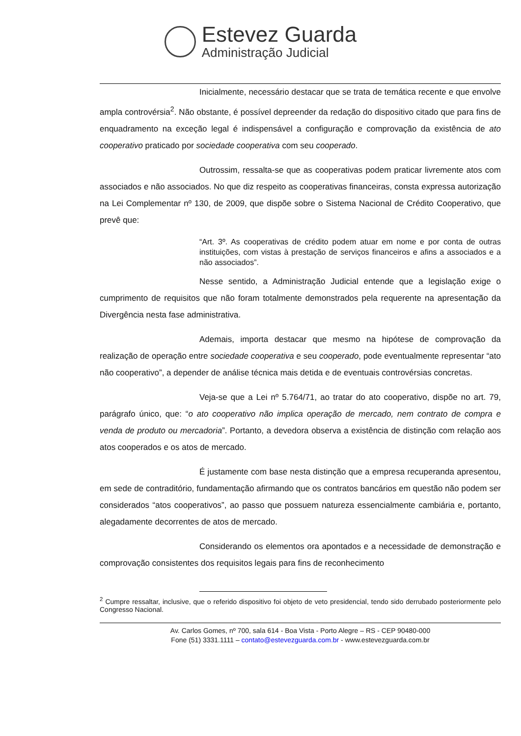Estevez Guarda
Administração Judicial
Inicialmente, necessário destacar que se trata de temática recente e que envolve ampla controvérsia<sup>2</sup>. Não obstante, é possível depreender da redação do dispositivo citado que para fins de enquadramento na exceção legal é indispensável a configuração e comprovação da existência de ato cooperativo praticado por sociedade cooperativa com seu cooperado.
Outrossim, ressalta-se que as cooperativas podem praticar livremente atos com associados e não associados. No que diz respeito as cooperativas financeiras, consta expressa autorização na Lei Complementar nº 130, de 2009, que dispõe sobre o Sistema Nacional de Crédito Cooperativo, que prevê que:
“Art. 3º. As cooperativas de crédito podem atuar em nome e por conta de outras instituições, com vistas à prestação de serviços financeiros e afins a associados e a não associados”.
Nesse sentido, a Administração Judicial entende que a legislação exige o cumprimento de requisitos que não foram totalmente demonstrados pela requerente na apresentação da Divergência nesta fase administrativa.
Ademais, importa destacar que mesmo na hipótese de comprovação da realização de operação entre sociedade cooperativa e seu cooperado, pode eventualmente representar “ato não cooperativo”, a depender de análise técnica mais detida e de eventuais controvérsias concretas.
Veja-se que a Lei nº 5.764/71, ao tratar do ato cooperativo, dispõe no art. 79, parágrafo único, que: “o ato cooperativo não implica operação de mercado, nem contrato de compra e venda de produto ou mercadoria”. Portanto, a devedora observa a existência de distinção com relação aos atos cooperados e os atos de mercado.
É justamente com base nesta distinção que a empresa recuperanda apresentou, em sede de contraditório, fundamentação afirmando que os contratos bancários em questão não podem ser considerados “atos cooperativos”, ao passo que possuem natureza essencialmente cambiária e, portanto, alegadamente decorrentes de atos de mercado.
Considerando os elementos ora apontados e a necessidade de demonstração e comprovação consistentes dos requisitos legais para fins de reconhecimento
<sup>2</sup> Cumpre ressaltar, inclusive, que o referido dispositivo foi objeto de veto presidencial, tendo sido derrubado posteriormente pelo Congresso Nacional.
Av. Carlos Gomes, nº 700, sala 614 - Boa Vista - Porto Alegre – RS - CEP 90480-000
Fone (51) 3331.1111 – contato@estevezguarda.com.br - www.estevezguarda.com.br